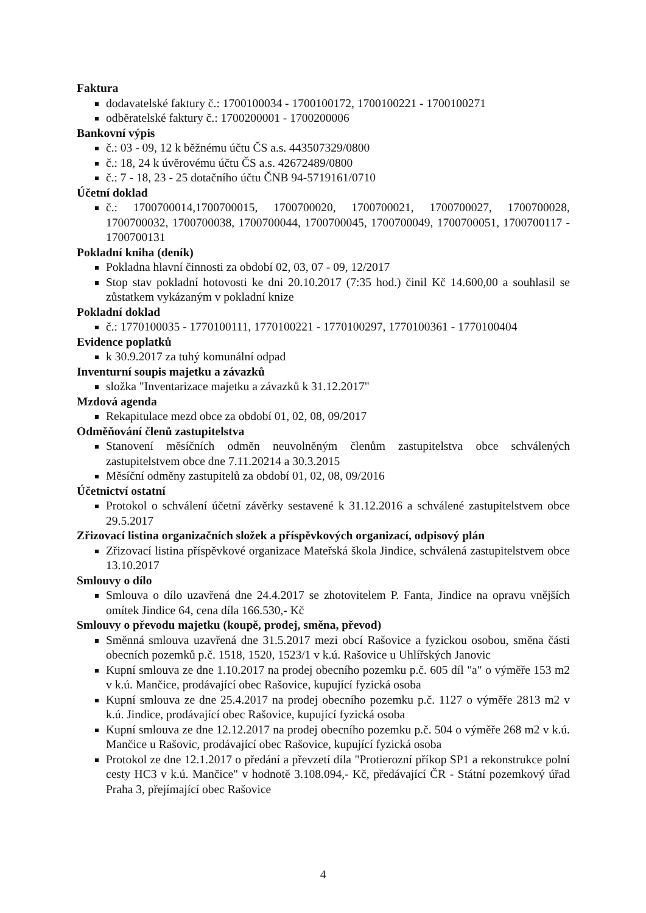Faktura
dodavatelské faktury č.: 1700100034 - 1700100172, 1700100221 - 1700100271
odběratelské faktury č.: 1700200001 - 1700200006
Bankovní výpis
č.: 03 - 09, 12 k běžnému účtu ČS a.s. 443507329/0800
č.: 18, 24 k úvěrovému účtu ČS a.s. 42672489/0800
č.: 7 - 18, 23 - 25 dotačního účtu ČNB 94-5719161/0710
Účetní doklad
č.: 1700700014,1700700015, 1700700020, 1700700021, 1700700027, 1700700028, 1700700032, 1700700038, 1700700044, 1700700045, 1700700049, 1700700051, 1700700117 - 1700700131
Pokladní kniha (deník)
Pokladna hlavní činnosti za období 02, 03, 07 - 09, 12/2017
Stop stav pokladní hotovosti ke dni 20.10.2017 (7:35 hod.) činil Kč 14.600,00 a souhlasil se zůstatkem vykázaným v pokladní knize
Pokladní doklad
č.: 1770100035 - 1770100111, 1770100221 - 1770100297, 1770100361 - 1770100404
Evidence poplatků
k 30.9.2017 za tuhý komunální odpad
Inventurní soupis majetku a závazků
složka "Inventarizace majetku a závazků k 31.12.2017"
Mzdová agenda
Rekapitulace mezd obce za období 01, 02, 08, 09/2017
Odměňování členů zastupitelstva
Stanovení měsíčních odměn neuvolněným členům zastupitelstva obce schválených zastupitelstvem obce dne 7.11.20214 a 30.3.2015
Měsíční odměny zastupitelů za období 01, 02, 08, 09/2016
Účetnictví ostatní
Protokol o schválení účetní závěrky sestavené k 31.12.2016 a schválené zastupitelstvem obce 29.5.2017
Zřizovací listina organizačních složek a příspěvkových organizací, odpisový plán
Zřizovací listina příspěvkové organizace Mateřská škola Jindice, schválená zastupitelstvem obce 13.10.2017
Smlouvy o dílo
Smlouva o dílo uzavřená dne 24.4.2017 se zhotovitelem P. Fanta, Jindice na opravu vnějších omítek Jindice 64, cena díla 166.530,- Kč
Smlouvy o převodu majetku (koupě, prodej, směna, převod)
Směnná smlouva uzavřená dne 31.5.2017 mezi obcí Rašovice a fyzickou osobou, směna části obecních pozemků p.č. 1518, 1520, 1523/1 v k.ú. Rašovice u Uhlířských Janovic
Kupní smlouva ze dne 1.10.2017 na prodej obecního pozemku p.č. 605 díl "a" o výměře 153 m2 v k.ú. Mančice, prodávající obec Rašovice, kupující fyzická osoba
Kupní smlouva ze dne 25.4.2017 na prodej obecního pozemku p.č. 1127 o výměře 2813 m2 v k.ú. Jindice, prodávající obec Rašovice, kupující fyzická osoba
Kupní smlouva ze dne 12.12.2017 na prodej obecního pozemku p.č. 504 o výměře 268 m2 v k.ú. Mančice u Rašovic, prodávající obec Rašovice, kupující fyzická osoba
Protokol ze dne 12.1.2017 o předání a převzetí díla "Protierozní příkop SP1 a rekonstrukce polní cesty HC3 v k.ú. Mančice" v hodnotě 3.108.094,- Kč, předávající ČR - Státní pozemkový úřad Praha 3, přejímající obec Rašovice
4